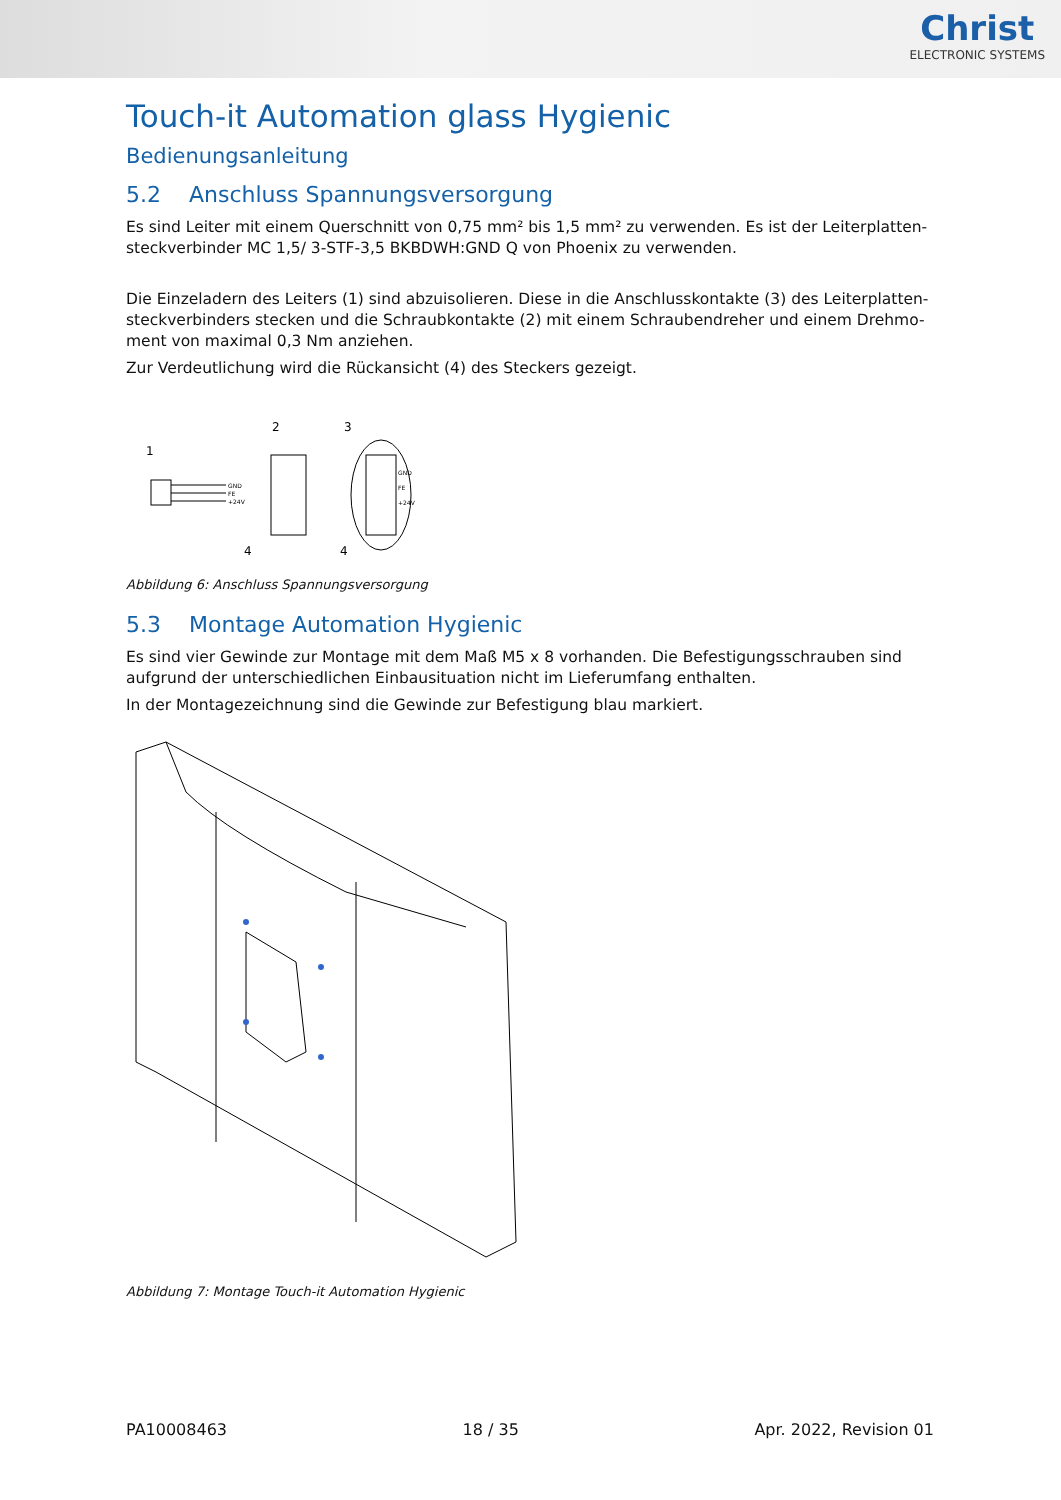Christ
ELECTRONIC SYSTEMS
Touch-it Automation glass Hygienic
Bedienungsanleitung
5.2 Anschluss Spannungsversorgung
Es sind Leiter mit einem Querschnitt von 0,75 mm² bis 1,5 mm² zu verwenden. Es ist der Leiterplatten-steckverbinder MC 1,5/ 3-STF-3,5 BKBDWH:GND Q von Phoenix zu verwenden.
Die Einzeladern des Leiters (1) sind abzuisolieren. Diese in die Anschlusskontakte (3) des Leiterplatten-steckverbinders stecken und die Schraubkontakte (2) mit einem Schraubendreher und einem Drehmo-ment von maximal 0,3 Nm anziehen.
Zur Verdeutlichung wird die Rückansicht (4) des Steckers gezeigt.
1
2
3
4
4
GND
FE
+24V
GND
FE
+24V
Abbildung 6: Anschluss Spannungsversorgung
5.3 Montage Automation Hygienic
Es sind vier Gewinde zur Montage mit dem Maß M5 x 8 vorhanden. Die Befestigungsschrauben sind aufgrund der unterschiedlichen Einbausituation nicht im Lieferumfang enthalten.
In der Montagezeichnung sind die Gewinde zur Befestigung blau markiert.
Abbildung 7: Montage Touch-it Automation Hygienic
PA10008463 18 / 35 Apr. 2022, Revision 01